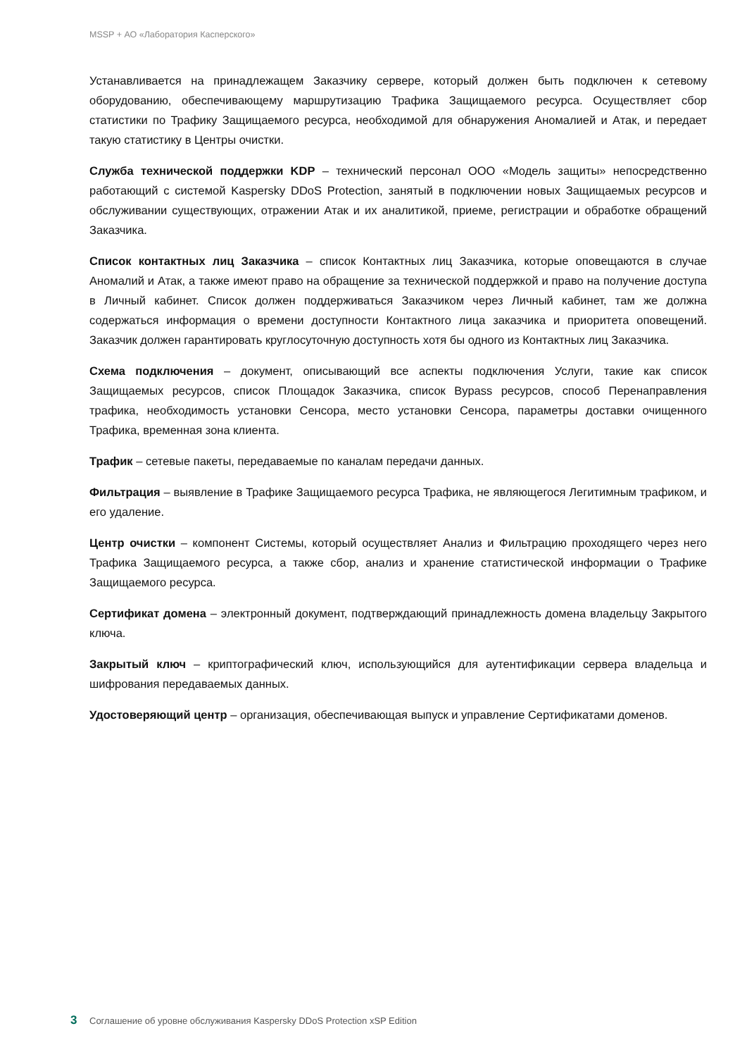MSSP + АО «Лаборатория Касперского»
Устанавливается на принадлежащем Заказчику сервере, который должен быть подключен к сетевому оборудованию, обеспечивающему маршрутизацию Трафика Защищаемого ресурса. Осуществляет сбор статистики по Трафику Защищаемого ресурса, необходимой для обнаружения Аномалией и Атак, и передает такую статистику в Центры очистки.
Служба технической поддержки KDP – технический персонал ООО «Модель защиты» непосредственно работающий с системой Kaspersky DDoS Protection, занятый в подключении новых Защищаемых ресурсов и обслуживании существующих, отражении Атак и их аналитикой, приеме, регистрации и обработке обращений Заказчика.
Список контактных лиц Заказчика – список Контактных лиц Заказчика, которые оповещаются в случае Аномалий и Атак, а также имеют право на обращение за технической поддержкой и право на получение доступа в Личный кабинет. Список должен поддерживаться Заказчиком через Личный кабинет, там же должна содержаться информация о времени доступности Контактного лица заказчика и приоритета оповещений. Заказчик должен гарантировать круглосуточную доступность хотя бы одного из Контактных лиц Заказчика.
Схема подключения – документ, описывающий все аспекты подключения Услуги, такие как список Защищаемых ресурсов, список Площадок Заказчика, список Bypass ресурсов, способ Перенаправления трафика, необходимость установки Сенсора, место установки Сенсора, параметры доставки очищенного Трафика, временная зона клиента.
Трафик – сетевые пакеты, передаваемые по каналам передачи данных.
Фильтрация – выявление в Трафике Защищаемого ресурса Трафика, не являющегося Легитимным трафиком, и его удаление.
Центр очистки – компонент Системы, который осуществляет Анализ и Фильтрацию проходящего через него Трафика Защищаемого ресурса, а также сбор, анализ и хранение статистической информации о Трафике Защищаемого ресурса.
Сертификат домена – электронный документ, подтверждающий принадлежность домена владельцу Закрытого ключа.
Закрытый ключ – криптографический ключ, использующийся для аутентификации сервера владельца и шифрования передаваемых данных.
Удостоверяющий центр – организация, обеспечивающая выпуск и управление Сертификатами доменов.
3 Соглашение об уровне обслуживания Kaspersky DDoS Protection xSP Edition